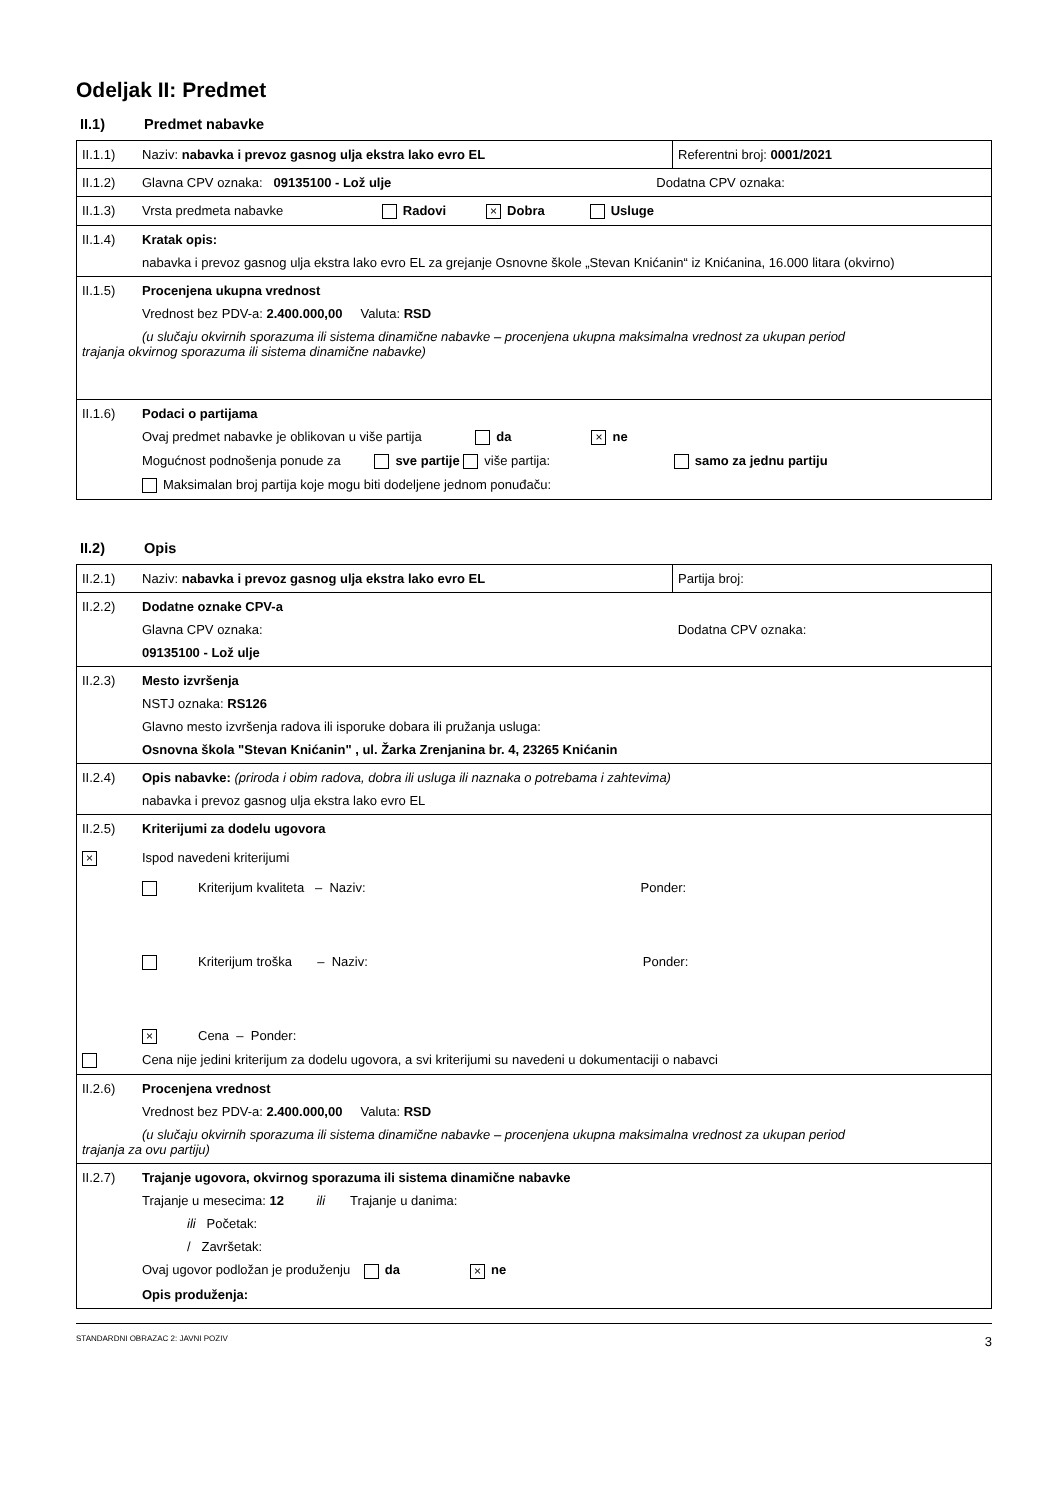Odeljak II: Predmet
II.1) Predmet nabavke
| II.1.1) Naziv: nabavka i prevoz gasnog ulja ekstra lako evro EL | Referentni broj: 0001/2021 |
| II.1.2) Glavna CPV oznaka: 09135100 - Lož ulje Dodatna CPV oznaka: | |
| II.1.3) Vrsta predmeta nabavke Radovi × Dobra Usluge | |
| II.1.4) Kratak opis: nabavka i prevoz gasnog ulja ekstra lako evro EL za grejanje Osnovne škole „Stevan Knićanin“ iz Knićanina, 16.000 litara (okvirno) | |
| II.1.5) Procenjena ukupna vrednost Vrednost bez PDV-a: 2.400.000,00 Valuta: RSD (u slučaju okvirnih sporazuma ili sistema dinamične nabavke – procenjena ukupna maksimalna vrednost za ukupan period trajanja okvirnog sporazuma ili sistema dinamične nabavke) | |
| II.1.6) Podaci o partijama Ovaj predmet nabavke je oblikovan u više partija da × ne Mogućnost podnošenja ponude za sve partije više partija: samo za jednu partiju Maksimalan broj partija koje mogu biti dodeljene jednom ponuđaču: | |
II.2) Opis
| II.2.1) Naziv: nabavka i prevoz gasnog ulja ekstra lako evro EL | Partija broj: |
| II.2.2) Dodatne oznake CPV-a Glavna CPV oznaka: Dodatna CPV oznaka: 09135100 - Lož ulje | |
| II.2.3) Mesto izvršenja NSTJ oznaka: RS126 Glavno mesto izvršenja radova ili isporuke dobara ili pružanja usluga: Osnovna škola "Stevan Knićanin" , ul. Žarka Zrenjanina br. 4, 23265 Knićanin | |
| II.2.4) Opis nabavke: (priroda i obim radova, dobra ili usluga ili naznaka o potrebama i zahtevima) nabavka i prevoz gasnog ulja ekstra lako evro EL | |
| II.2.5) Kriterijumi za dodelu ugovora × Ispod navedeni kriterijumi Kriterijum kvaliteta – Naziv: Ponder: Kriterijum troška – Naziv: Ponder: × Cena – Ponder: Cena nije jedini kriterijum za dodelu ugovora, a svi kriterijumi su navedeni u dokumentaciji o nabavci | |
| II.2.6) Procenjena vrednost Vrednost bez PDV-a: 2.400.000,00 Valuta: RSD (u slučaju okvirnih sporazuma ili sistema dinamične nabavke – procenjena ukupna maksimalna vrednost za ukupan period trajanja za ovu partiju) | |
| II.2.7) Trajanje ugovora, okvirnog sporazuma ili sistema dinamične nabavke Trajanje u mesecima: 12 ili Trajanje u danima: ili Početak: / Završetak: Ovaj ugovor podložan je produženju da × ne Opis produženja: | |
STANDARDNI OBRAZAC 2: JAVNI POZIV 3